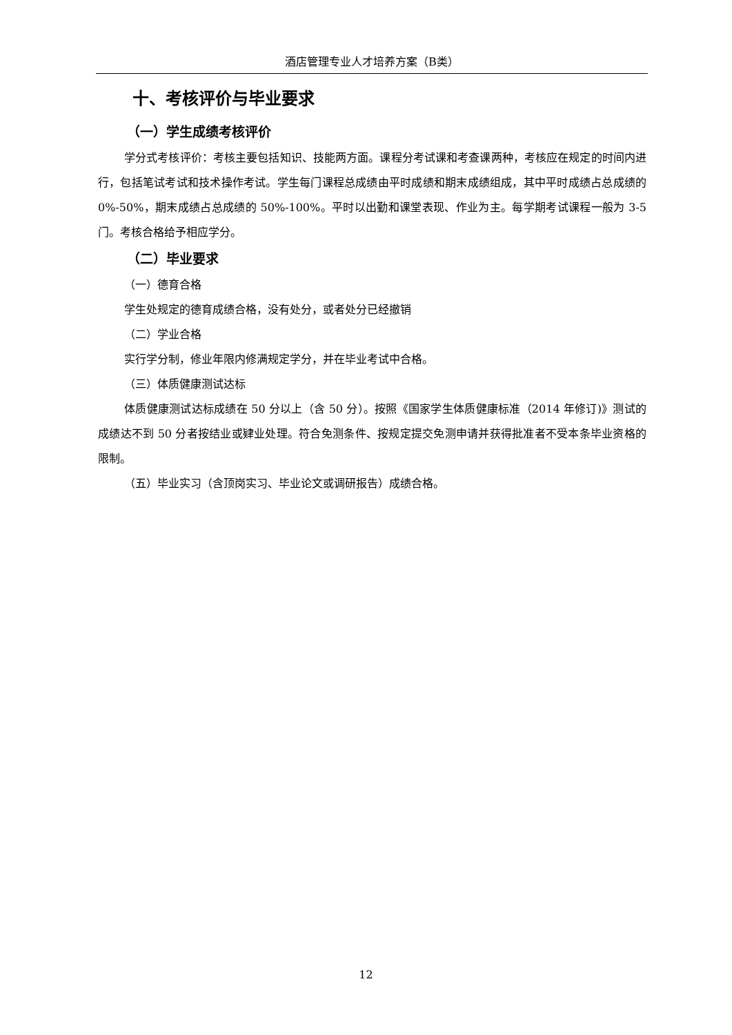酒店管理专业人才培养方案（B类）
十、考核评价与毕业要求
（一）学生成绩考核评价
学分式考核评价：考核主要包括知识、技能两方面。课程分考试课和考查课两种，考核应在规定的时间内进行，包括笔试考试和技术操作考试。学生每门课程总成绩由平时成绩和期末成绩组成，其中平时成绩占总成绩的 0%-50%，期末成绩占总成绩的 50%-100%。平时以出勤和课堂表现、作业为主。每学期考试课程一般为 3-5 门。考核合格给予相应学分。
（二）毕业要求
（一）德育合格
学生处规定的德育成绩合格，没有处分，或者处分已经撤销
（二）学业合格
实行学分制，修业年限内修满规定学分，并在毕业考试中合格。
（三）体质健康测试达标
体质健康测试达标成绩在 50 分以上（含 50 分）。按照《国家学生体质健康标准（2014 年修订)》测试的成绩达不到 50 分者按结业或肄业处理。符合免测条件、按规定提交免测申请并获得批准者不受本条毕业资格的限制。
（五）毕业实习（含顶岗实习、毕业论文或调研报告）成绩合格。
12